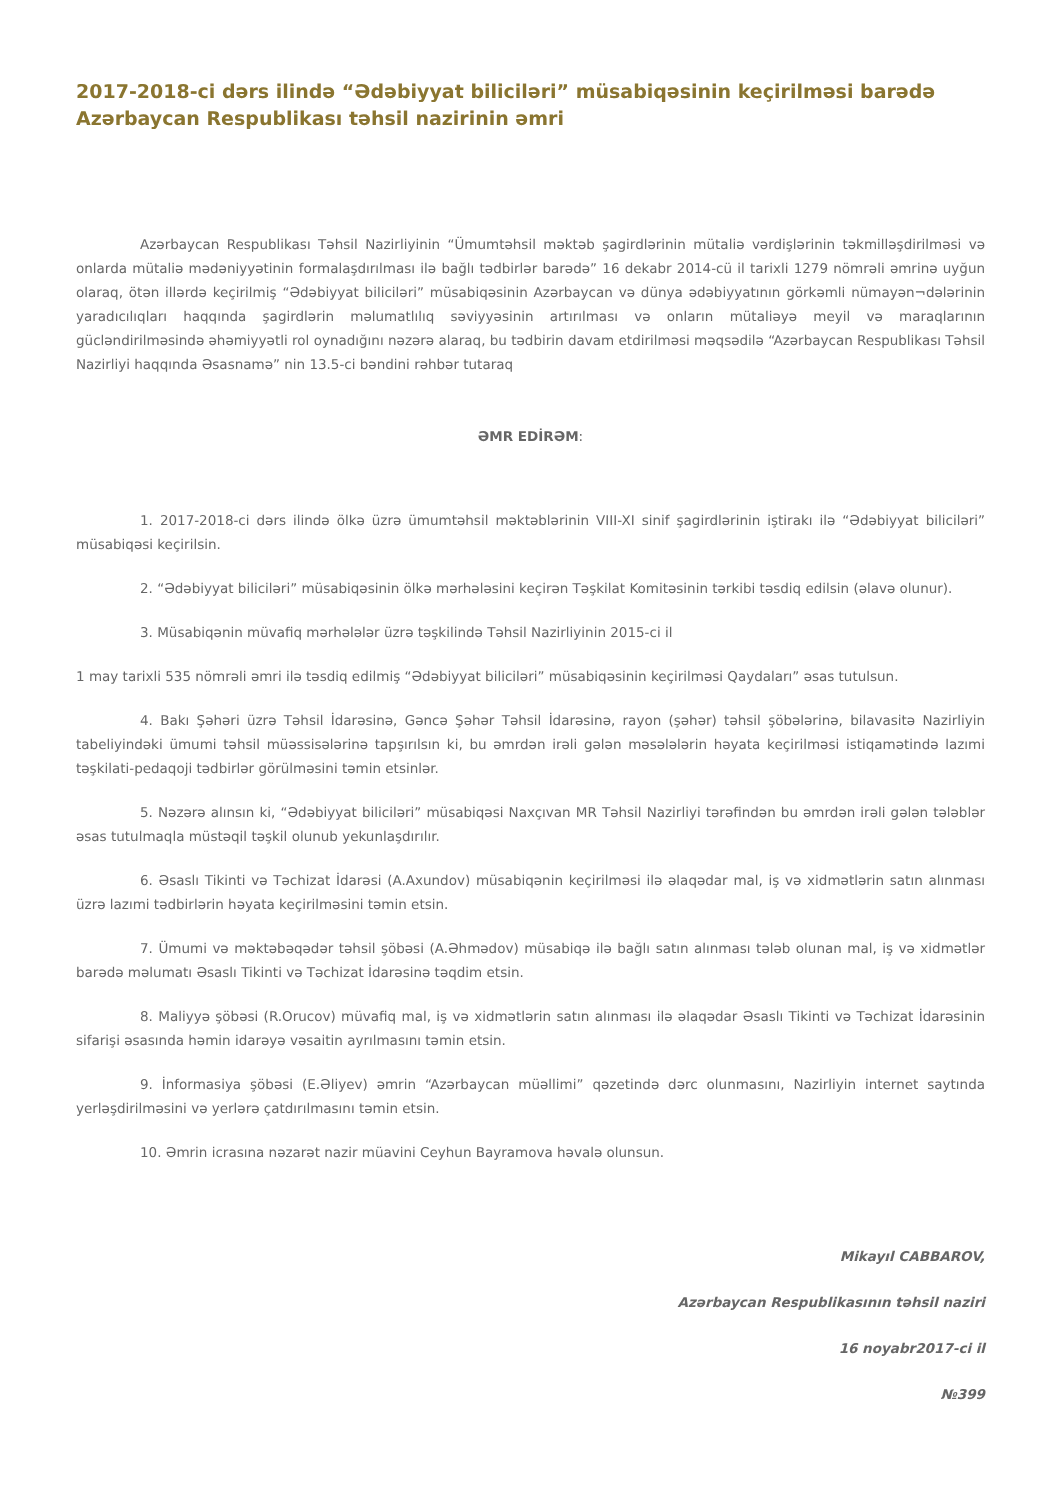2017-2018-ci dərs ilində “Ədəbiyyat biliciləri” müsabiqəsinin keçirilməsi barədə Azərbaycan Respublikası təhsil nazirinin əmri
Azərbaycan Respublikası Təhsil Nazirliyinin “Ümumtəhsil məktəb şagirdlərinin mütaliə vərdişlərinin təkmilləşdirilməsi və onlarda mütaliə mədəniyyətinin formalaşdırılması ilə bağlı tədbirlər barədə” 16 dekabr 2014-cü il tarixli 1279 nömrəli əmrinə uyğun olaraq, ötən illərdə keçirilmiş “Ədəbiyyat biliciləri” müsabiqəsinin Azərbaycan və dünya ədəbiyyatının görkəmli nümayən¬dələrinin yaradıcılıqları haqqında şagirdlərin məlumatlılıq səviyyəsinin artırılması və onların mütaliəyə meyil və maraqlarının gücləndirilməsində əhəmiyyətli rol oynadığını nəzərə alaraq, bu tədbirin davam etdirilməsi məqsədilə “Azərbaycan Respublikası Təhsil Nazirliyi haqqında Əsasnamə” nin 13.5-ci bəndini rəhbər tutaraq
ƏMR EDİRƏM:
1. 2017-2018-ci dərs ilində ölkə üzrə ümumtəhsil məktəblərinin VIII-XI sinif şagirdlərinin iştirakı ilə “Ədəbiyyat biliciləri” müsabiqəsi keçirilsin.
2. “Ədəbiyyat biliciləri” müsabiqəsinin ölkə mərhələsini keçirən Təşkilat Komitəsinin tərkibi təsdiq edilsin (əlavə olunur).
3. Müsabiqənin müvafiq mərhələlər üzrə təşkilində Təhsil Nazirliyinin 2015-ci il
1 may tarixli 535 nömrəli əmri ilə təsdiq edilmiş “Ədəbiyyat biliciləri” müsabiqəsinin keçirilməsi Qaydaları” əsas tutulsun.
4. Bakı Şəhəri üzrə Təhsil İdarəsinə, Gəncə Şəhər Təhsil İdarəsinə, rayon (şəhər) təhsil şöbələrinə, bilavasitə Nazirliyin tabeliyindəki ümumi təhsil müəssisələrinə tapşırılsın ki, bu əmrdən irəli gələn məsələlərin həyata keçirilməsi istiqamətində lazımi təşkilati-pedaqoji tədbirlər görülməsini təmin etsinlər.
5. Nəzərə alınsın ki, “Ədəbiyyat biliciləri” müsabiqəsi Naxçıvan MR Təhsil Nazirliyi tərəfindən bu əmrdən irəli gələn tələblər əsas tutulmaqla müstəqil təşkil olunub yekunlaşdırılır.
6. Əsaslı Tikinti və Təchizat İdarəsi (A.Axundov) müsabiqənin keçirilməsi ilə əlaqədar mal, iş və xidmətlərin satın alınması üzrə lazımi tədbirlərin həyata keçirilməsini təmin etsin.
7. Ümumi və məktəbəqədər təhsil şöbəsi (A.Əhmədov) müsabiqə ilə bağlı satın alınması tələb olunan mal, iş və xidmətlər barədə məlumatı Əsaslı Tikinti və Təchizat İdarəsinə təqdim etsin.
8. Maliyyə şöbəsi (R.Orucov) müvafiq mal, iş və xidmətlərin satın alınması ilə əlaqədar Əsaslı Tikinti və Təchizat İdarəsinin sifarişi əsasında həmin idarəyə vəsaitin ayrılmasını təmin etsin.
9. İnformasiya şöbəsi (E.Əliyev) əmrin “Azərbaycan müəllimi” qəzetində dərc olunmasını, Nazirliyin internet saytında yerləşdirilməsini və yerlərə çatdırılmasını təmin etsin.
10. Əmrin icrasına nəzarət nazir müavini Ceyhun Bayramova həvalə olunsun.
Mikayıl CABBAROV,
Azərbaycan Respublikasının təhsil naziri
16 noyabr2017-ci il
№399